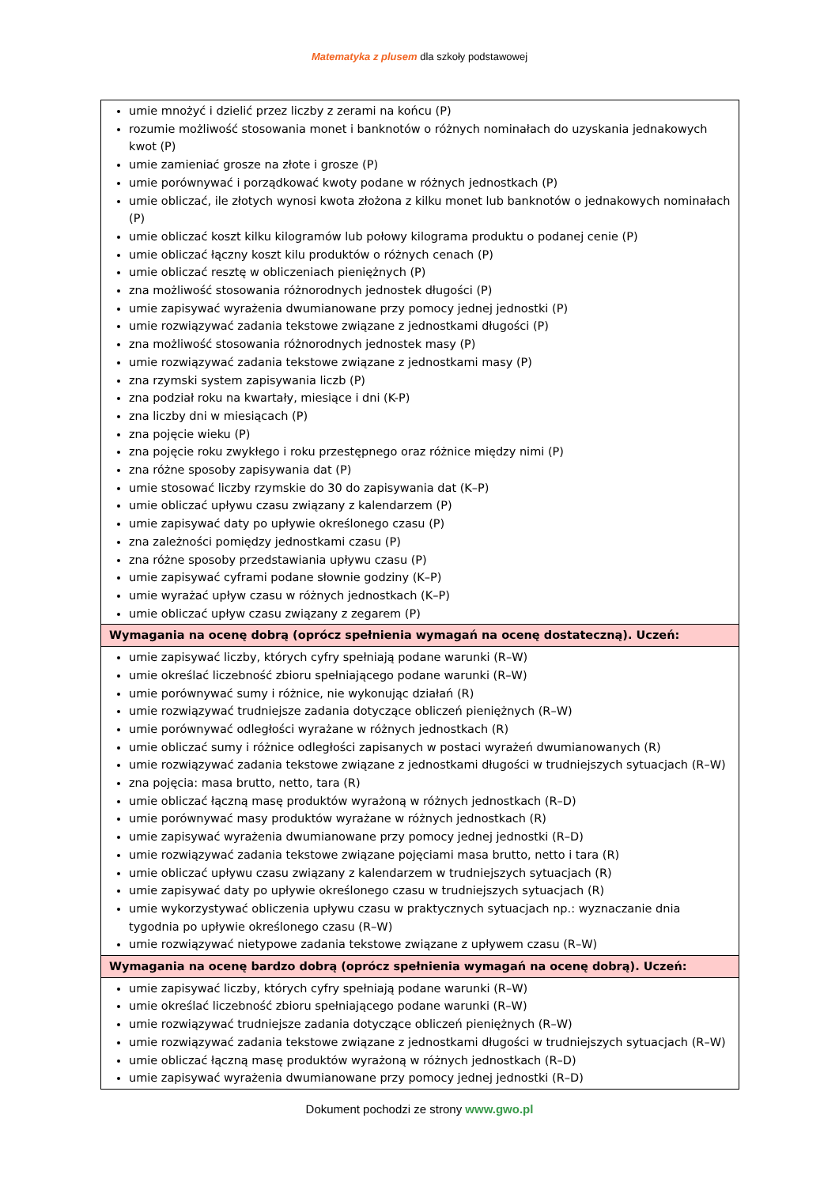Matematyka z plusem dla szkoły podstawowej
| umie mnożyć i dzielić przez liczby z zerami na końcu (P) rozumie możliwość stosowania monet i banknotów o różnych nominałach do uzyskania jednakowych kwot (P) umie zamieniać grosze na złote i grosze (P) umie porównywać i porządkować kwoty podane w różnych jednostkach (P) umie obliczać, ile złotych wynosi kwota złożona z kilku monet lub banknotów o jednakowych nominałach (P) umie obliczać koszt kilku kilogramów lub połowy kilograma produktu o podanej cenie (P) umie obliczać łączny koszt kilu produktów o różnych cenach (P) umie obliczać resztę w obliczeniach pieniężnych (P) zna możliwość stosowania różnorodnych jednostek długości (P) umie zapisywać wyrażenia dwumianowane przy pomocy jednej jednostki (P) umie rozwiązywać zadania tekstowe związane z jednostkami długości (P) zna możliwość stosowania różnorodnych jednostek masy (P) umie rozwiązywać zadania tekstowe związane z jednostkami masy (P) zna rzymski system zapisywania liczb (P) zna podział roku na kwartały, miesiące i dni (K-P) zna liczby dni w miesiącach (P) zna pojęcie wieku (P) zna pojęcie roku zwykłego i roku przestępnego oraz różnice między nimi (P) zna różne sposoby zapisywania dat (P) umie stosować liczby rzymskie do 30 do zapisywania dat (K–P) umie obliczać upływu czasu związany z kalendarzem (P) umie zapisywać daty po upływie określonego czasu (P) zna zależności pomiędzy jednostkami czasu (P) zna różne sposoby przedstawiania upływu czasu (P) umie zapisywać cyframi podane słownie godziny (K–P) umie wyrażać upływ czasu w różnych jednostkach (K–P) umie obliczać upływ czasu związany z zegarem (P) |
| Wymagania na ocenę dobrą (oprócz spełnienia wymagań na ocenę dostateczną). Uczeń: |
| umie zapisywać liczby, których cyfry spełniają podane warunki (R–W) umie określać liczebność zbioru spełniającego podane warunki (R–W) umie porównywać sumy i różnice, nie wykonując działań (R) umie rozwiązywać trudniejsze zadania dotyczące obliczeń pieniężnych (R–W) umie porównywać odległości wyrażane w różnych jednostkach (R) umie obliczać sumy i różnice odległości zapisanych w postaci wyrażeń dwumianowanych (R) umie rozwiązywać zadania tekstowe związane z jednostkami długości w trudniejszych sytuacjach (R–W) zna pojęcia: masa brutto, netto, tara (R) umie obliczać łączną masę produktów wyrażoną w różnych jednostkach (R–D) umie porównywać masy produktów wyrażane w różnych jednostkach (R) umie zapisywać wyrażenia dwumianowane przy pomocy jednej jednostki (R–D) umie rozwiązywać zadania tekstowe związane pojęciami masa brutto, netto i tara (R) umie obliczać upływu czasu związany z kalendarzem w trudniejszych sytuacjach (R) umie zapisywać daty po upływie określonego czasu w trudniejszych sytuacjach (R) umie wykorzystywać obliczenia upływu czasu w praktycznych sytuacjach np.: wyznaczanie dnia tygodnia po upływie określonego czasu (R–W) umie rozwiązywać nietypowe zadania tekstowe związane z upływem czasu (R–W) |
| Wymagania na ocenę bardzo dobrą (oprócz spełnienia wymagań na ocenę dobrą). Uczeń: |
| umie zapisywać liczby, których cyfry spełniają podane warunki (R–W) umie określać liczebność zbioru spełniającego podane warunki (R–W) umie rozwiązywać trudniejsze zadania dotyczące obliczeń pieniężnych (R–W) umie rozwiązywać zadania tekstowe związane z jednostkami długości w trudniejszych sytuacjach (R–W) umie obliczać łączną masę produktów wyrażoną w różnych jednostkach (R–D) umie zapisywać wyrażenia dwumianowane przy pomocy jednej jednostki (R–D) |
Dokument pochodzi ze strony www.gwo.pl